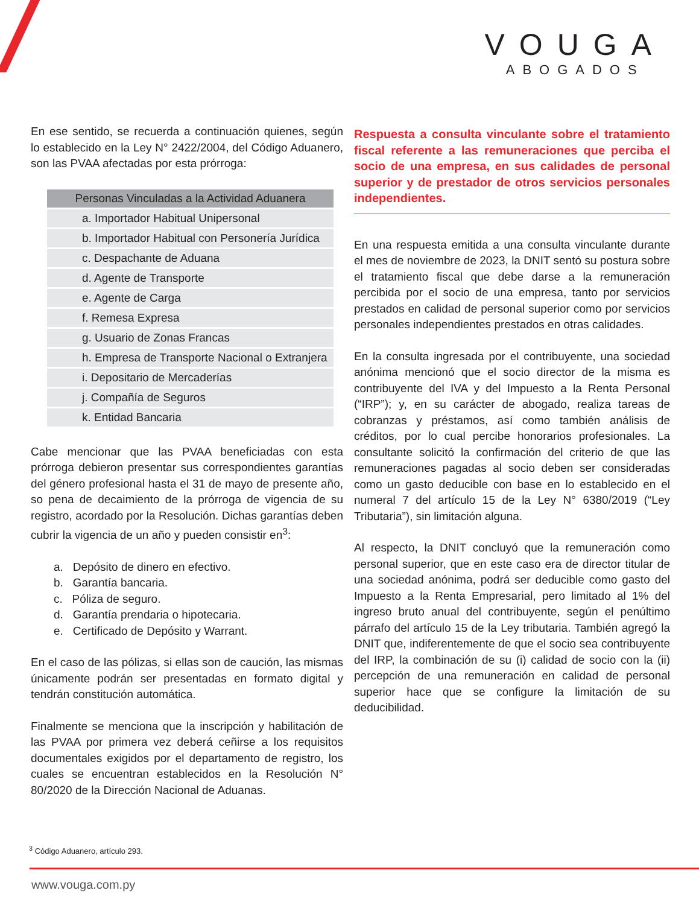VOUGA
ABOGADOS
En ese sentido, se recuerda a continuación quienes, según lo establecido en la Ley N° 2422/2004, del Código Aduanero, son las PVAA afectadas por esta prórroga:
| Personas Vinculadas a la Actividad Aduanera |
| --- |
| a. Importador Habitual Unipersonal |
| b. Importador Habitual con Personería Jurídica |
| c. Despachante de Aduana |
| d. Agente de Transporte |
| e. Agente de Carga |
| f. Remesa Expresa |
| g. Usuario de Zonas Francas |
| h. Empresa de Transporte Nacional o Extranjera |
| i. Depositario de Mercaderías |
| j. Compañía de Seguros |
| k. Entidad Bancaria |
Cabe mencionar que las PVAA beneficiadas con esta prórroga debieron presentar sus correspondientes garantías del género profesional hasta el 31 de mayo de presente año, so pena de decaimiento de la prórroga de vigencia de su registro, acordado por la Resolución. Dichas garantías deben cubrir la vigencia de un año y pueden consistir en<sup>3</sup>:
a. Depósito de dinero en efectivo.
b. Garantía bancaria.
c. Póliza de seguro.
d. Garantía prendaria o hipotecaria.
e. Certificado de Depósito y Warrant.
En el caso de las pólizas, si ellas son de caución, las mismas únicamente podrán ser presentadas en formato digital y tendrán constitución automática.
Finalmente se menciona que la inscripción y habilitación de las PVAA por primera vez deberá ceñirse a los requisitos documentales exigidos por el departamento de registro, los cuales se encuentran establecidos en la Resolución N° 80/2020 de la Dirección Nacional de Aduanas.
Respuesta a consulta vinculante sobre el tratamiento fiscal referente a las remuneraciones que perciba el socio de una empresa, en sus calidades de personal superior y de prestador de otros servicios personales independientes.
En una respuesta emitida a una consulta vinculante durante el mes de noviembre de 2023, la DNIT sentó su postura sobre el tratamiento fiscal que debe darse a la remuneración percibida por el socio de una empresa, tanto por servicios prestados en calidad de personal superior como por servicios personales independientes prestados en otras calidades.
En la consulta ingresada por el contribuyente, una sociedad anónima mencionó que el socio director de la misma es contribuyente del IVA y del Impuesto a la Renta Personal (“IRP”); y, en su carácter de abogado, realiza tareas de cobranzas y préstamos, así como también análisis de créditos, por lo cual percibe honorarios profesionales. La consultante solicitó la confirmación del criterio de que las remuneraciones pagadas al socio deben ser consideradas como un gasto deducible con base en lo establecido en el numeral 7 del artículo 15 de la Ley N° 6380/2019 (“Ley Tributaria”), sin limitación alguna.
Al respecto, la DNIT concluyó que la remuneración como personal superior, que en este caso era de director titular de una sociedad anónima, podrá ser deducible como gasto del Impuesto a la Renta Empresarial, pero limitado al 1% del ingreso bruto anual del contribuyente, según el penúltimo párrafo del artículo 15 de la Ley tributaria. También agregó la DNIT que, indiferentemente de que el socio sea contribuyente del IRP, la combinación de su (i) calidad de socio con la (ii) percepción de una remuneración en calidad de personal superior hace que se configure la limitación de su deducibilidad.
<sup>3</sup> Código Aduanero, artículo 293.
www.vouga.com.py